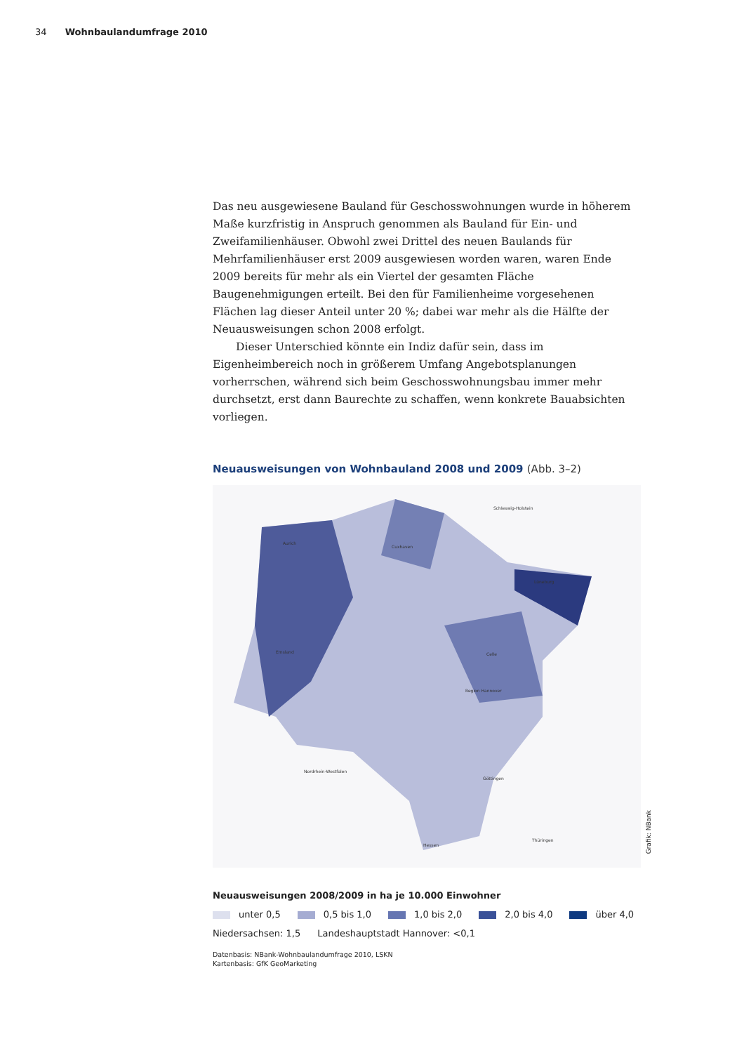34 Wohnbaulandumfrage 2010
Das neu ausgewiesene Bauland für Geschosswohnungen wurde in höherem Maße kurzfristig in Anspruch genommen als Bauland für Ein- und Zweifamilienhäuser. Obwohl zwei Drittel des neuen Baulands für Mehrfamilienhäuser erst 2009 ausgewiesen worden waren, waren Ende 2009 bereits für mehr als ein Viertel der gesamten Fläche Baugenehmigungen erteilt. Bei den für Familienheime vorgesehenen Flächen lag dieser Anteil unter 20 %; dabei war mehr als die Hälfte der Neuausweisungen schon 2008 erfolgt.
Dieser Unterschied könnte ein Indiz dafür sein, dass im Eigenheimbereich noch in größerem Umfang Angebotsplanungen vorherrschen, während sich beim Geschosswohnungsbau immer mehr durchsetzt, erst dann Baurechte zu schaffen, wenn konkrete Bauabsichten vorliegen.
Neuausweisungen von Wohnbauland 2008 und 2009 (Abb. 3–2)
Aurich
Emsland
Cuxhaven
Lüneburg
Celle
Region Hannover
Göttingen
Schleswig-Holstein
Nordrhein-Westfalen
Hessen
Thüringen
Grafik: NBank
Neuausweisungen 2008/2009 in ha je 10.000 Einwohner
unter 0,5 0,5 bis 1,0 1,0 bis 2,0 2,0 bis 4,0 über 4,0
Niedersachsen: 1,5 Landeshauptstadt Hannover: <0,1
Datenbasis: NBank-Wohnbaulandumfrage 2010, LSKN
Kartenbasis: GfK GeoMarketing